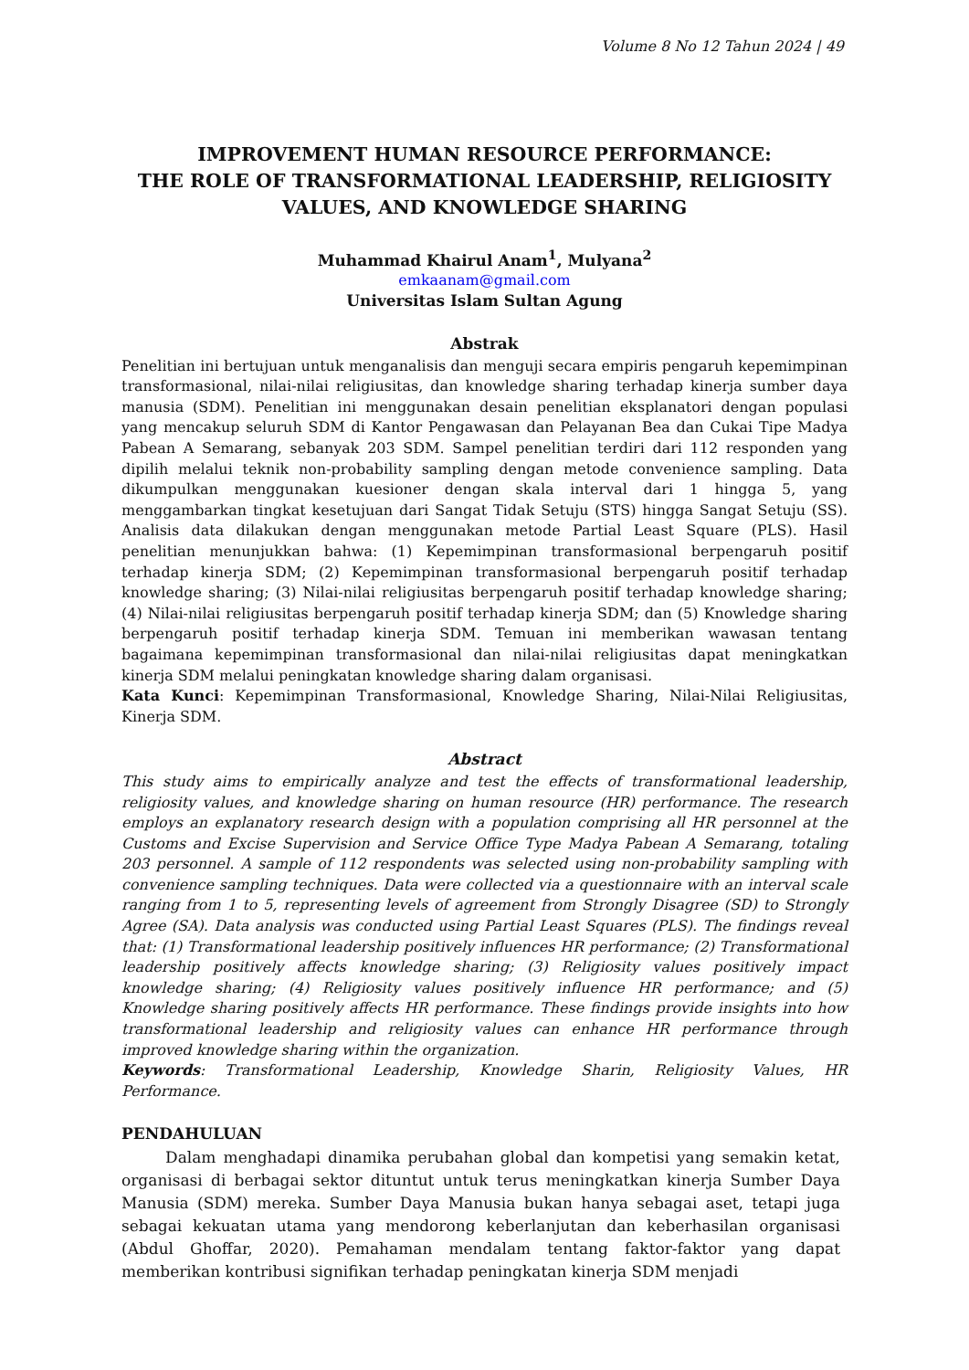Volume 8 No 12 Tahun 2024 | 49
IMPROVEMENT HUMAN RESOURCE PERFORMANCE:
THE ROLE OF TRANSFORMATIONAL LEADERSHIP, RELIGIOSITY VALUES, AND KNOWLEDGE SHARING
Muhammad Khairul Anam<sup>1</sup>, Mulyana<sup>2</sup>
emkaanam@gmail.com
Universitas Islam Sultan Agung
Abstrak
Penelitian ini bertujuan untuk menganalisis dan menguji secara empiris pengaruh kepemimpinan transformasional, nilai-nilai religiusitas, dan knowledge sharing terhadap kinerja sumber daya manusia (SDM). Penelitian ini menggunakan desain penelitian eksplanatori dengan populasi yang mencakup seluruh SDM di Kantor Pengawasan dan Pelayanan Bea dan Cukai Tipe Madya Pabean A Semarang, sebanyak 203 SDM. Sampel penelitian terdiri dari 112 responden yang dipilih melalui teknik non-probability sampling dengan metode convenience sampling. Data dikumpulkan menggunakan kuesioner dengan skala interval dari 1 hingga 5, yang menggambarkan tingkat kesetujuan dari Sangat Tidak Setuju (STS) hingga Sangat Setuju (SS). Analisis data dilakukan dengan menggunakan metode Partial Least Square (PLS). Hasil penelitian menunjukkan bahwa: (1) Kepemimpinan transformasional berpengaruh positif terhadap kinerja SDM; (2) Kepemimpinan transformasional berpengaruh positif terhadap knowledge sharing; (3) Nilai-nilai religiusitas berpengaruh positif terhadap knowledge sharing; (4) Nilai-nilai religiusitas berpengaruh positif terhadap kinerja SDM; dan (5) Knowledge sharing berpengaruh positif terhadap kinerja SDM. Temuan ini memberikan wawasan tentang bagaimana kepemimpinan transformasional dan nilai-nilai religiusitas dapat meningkatkan kinerja SDM melalui peningkatan knowledge sharing dalam organisasi.
Kata Kunci: Kepemimpinan Transformasional, Knowledge Sharing, Nilai-Nilai Religiusitas, Kinerja SDM.
Abstract
This study aims to empirically analyze and test the effects of transformational leadership, religiosity values, and knowledge sharing on human resource (HR) performance. The research employs an explanatory research design with a population comprising all HR personnel at the Customs and Excise Supervision and Service Office Type Madya Pabean A Semarang, totaling 203 personnel. A sample of 112 respondents was selected using non-probability sampling with convenience sampling techniques. Data were collected via a questionnaire with an interval scale ranging from 1 to 5, representing levels of agreement from Strongly Disagree (SD) to Strongly Agree (SA). Data analysis was conducted using Partial Least Squares (PLS). The findings reveal that: (1) Transformational leadership positively influences HR performance; (2) Transformational leadership positively affects knowledge sharing; (3) Religiosity values positively impact knowledge sharing; (4) Religiosity values positively influence HR performance; and (5) Knowledge sharing positively affects HR performance. These findings provide insights into how transformational leadership and religiosity values can enhance HR performance through improved knowledge sharing within the organization.
Keywords: Transformational Leadership, Knowledge Sharin, Religiosity Values, HR Performance.
PENDAHULUAN
Dalam menghadapi dinamika perubahan global dan kompetisi yang semakin ketat, organisasi di berbagai sektor dituntut untuk terus meningkatkan kinerja Sumber Daya Manusia (SDM) mereka. Sumber Daya Manusia bukan hanya sebagai aset, tetapi juga sebagai kekuatan utama yang mendorong keberlanjutan dan keberhasilan organisasi (Abdul Ghoffar, 2020). Pemahaman mendalam tentang faktor-faktor yang dapat memberikan kontribusi signifikan terhadap peningkatan kinerja SDM menjadi